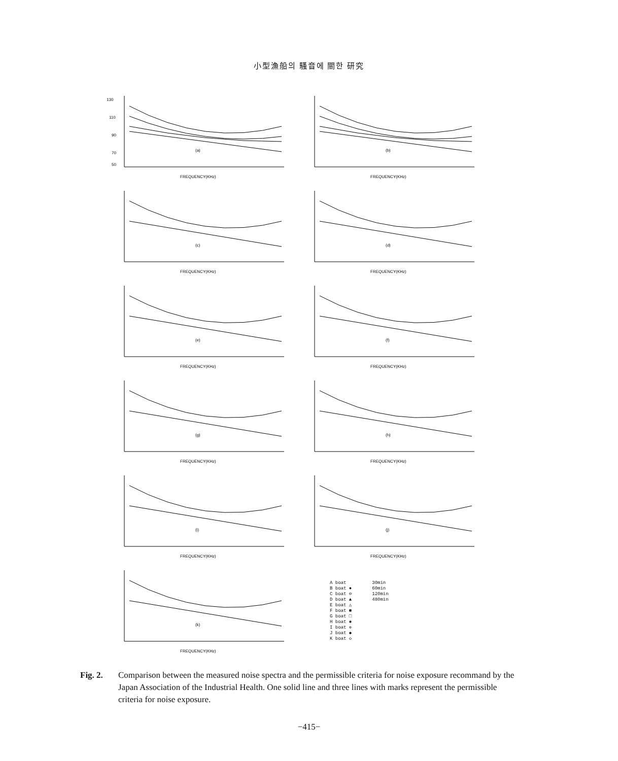小型漁船의 騷音에 關한 研究
130
110
90
70
50
(a)
FREQUENCY(KHz)
(b)
FREQUENCY(KHz)
(c)
FREQUENCY(KHz)
(d)
FREQUENCY(KHz)
(e)
FREQUENCY(KHz)
(f)
FREQUENCY(KHz)
(g)
FREQUENCY(KHz)
(h)
FREQUENCY(KHz)
(i)
FREQUENCY(KHz)
(j)
FREQUENCY(KHz)
(k)
FREQUENCY(KHz)
A boat
B boat ●
C boat ⊖
D boat ▲
E boat △
F boat ■
G boat □
H boat ✱
I boat ✲
J boat ◆
K boat ◇
30min
60min
120min
480min
Fig. 2. Comparison between the measured noise spectra and the permissible criteria for noise exposure recommand by the Japan Association of the Industrial Health. One solid line and three lines with marks represent the permissible criteria for noise exposure.
−415−